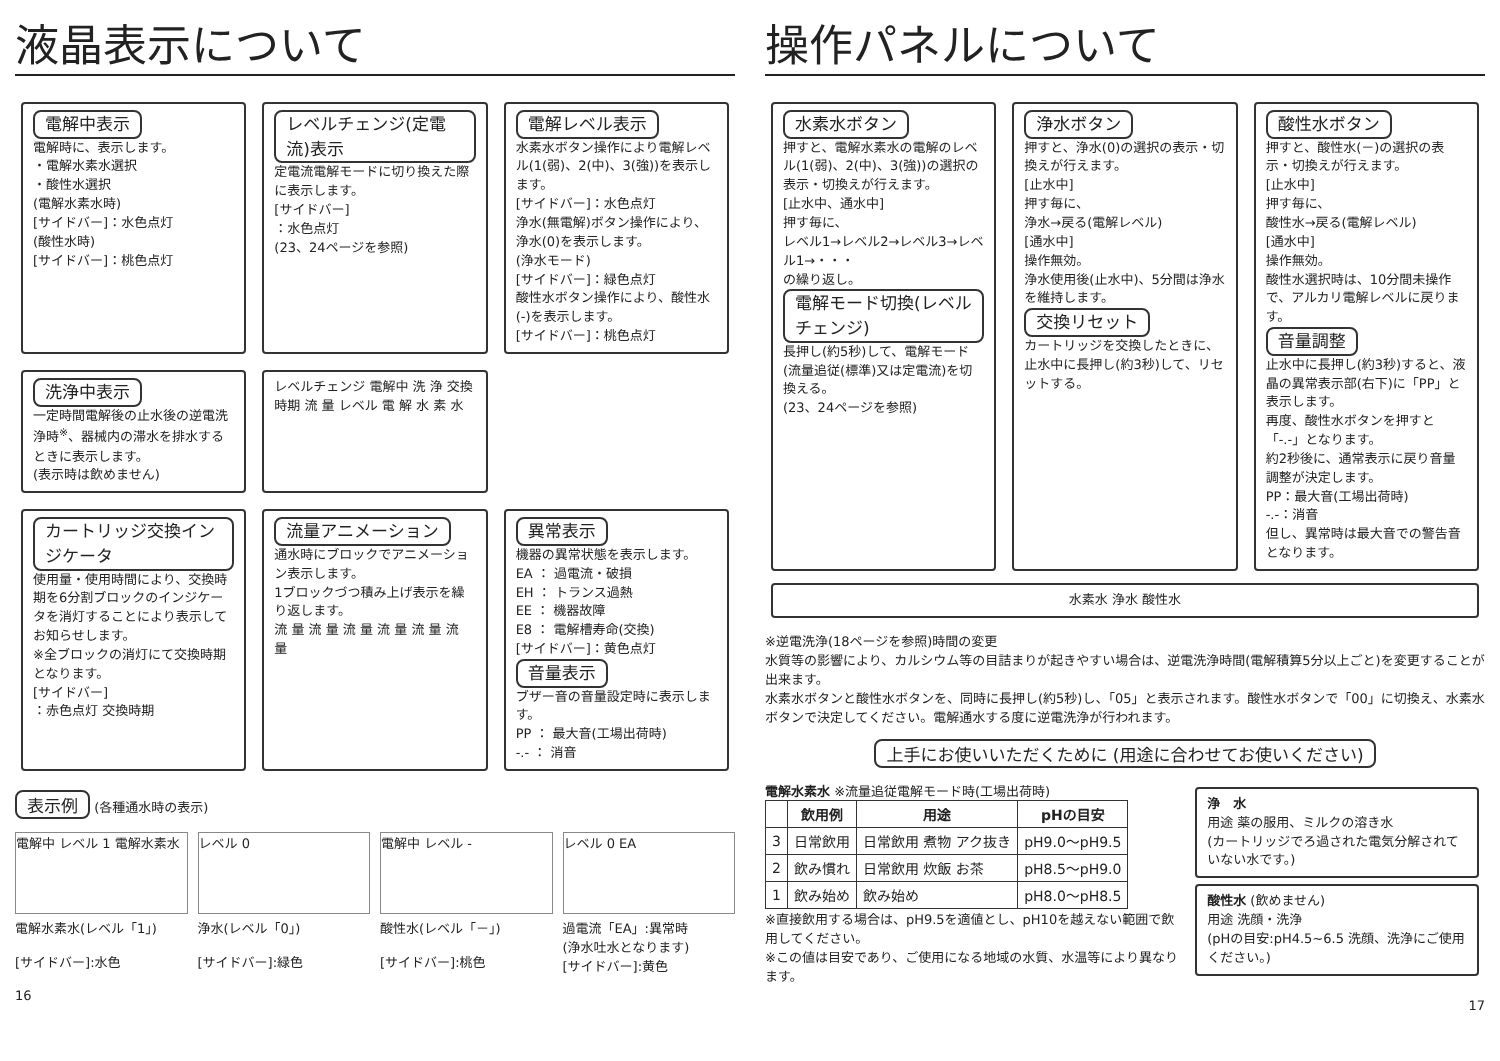液晶表示について
電解中表示
電解時に、表示します。
・電解水素水選択
・酸性水選択
(電解水素水時)
[サイドバー]：水色点灯
(酸性水時)
[サイドバー]：桃色点灯
レベルチェンジ(定電流)表示
定電流電解モードに切り換えた際に表示します。
[サイドバー]
：水色点灯
(23、24ページを参照)
電解レベル表示
水素水ボタン操作により電解レベル(1(弱)、2(中)、3(強))を表示します。
[サイドバー]：水色点灯
浄水(無電解)ボタン操作により、浄水(0)を表示します。
(浄水モード)
[サイドバー]：緑色点灯
酸性水ボタン操作により、酸性水(-)を表示します。
[サイドバー]：桃色点灯
洗浄中表示
一定時間電解後の止水後の逆電洗浄時<sup>※</sup>、器械内の滞水を排水するときに表示します。
(表示時は飲めません)
レベルチェンジ 電解中 洗 浄 交換時期 流 量 レベル 電 解 水 素 水
カートリッジ交換インジケータ
使用量・使用時間により、交換時期を6分割ブロックのインジケータを消灯することにより表示してお知らせします。
※全ブロックの消灯にて交換時期となります。
[サイドバー]
：赤色点灯 交換時期
流量アニメーション
通水時にブロックでアニメーション表示します。
1ブロックづつ積み上げ表示を繰り返します。
流 量 流 量 流 量 流 量 流 量 流 量
異常表示
機器の異常状態を表示します。
EA ： 過電流・破損
EH ： トランス過熱
EE ： 機器故障
E8 ： 電解槽寿命(交換)
[サイドバー]：黄色点灯
音量表示
ブザー音の音量設定時に表示します。
PP ： 最大音(工場出荷時)
-.- ： 消音
表示例 (各種通水時の表示)
電解中 レベル 1 電解水素水
電解水素水(レベル「1」)
[サイドバー]:水色
レベル 0
浄水(レベル「0」)
[サイドバー]:緑色
電解中 レベル -
酸性水(レベル「－」)
[サイドバー]:桃色
レベル 0 EA
過電流「EA」:異常時
(浄水吐水となります)
[サイドバー]:黄色
16
操作パネルについて
水素水ボタン
押すと、電解水素水の電解のレベル(1(弱)、2(中)、3(強))の選択の表示・切換えが行えます。
[止水中、通水中]
押す毎に、
レベル1→レベル2→レベル3→レベル1→・・・
の繰り返し。
電解モード切換(レベルチェンジ)
長押し(約5秒)して、電解モード(流量追従(標準)又は定電流)を切換える。
(23、24ページを参照)
浄水ボタン
押すと、浄水(0)の選択の表示・切換えが行えます。
[止水中]
押す毎に、
浄水→戻る(電解レベル)
[通水中]
操作無効。
浄水使用後(止水中)、5分間は浄水を維持します。
交換リセット
カートリッジを交換したときに、止水中に長押し(約3秒)して、リセットする。
酸性水ボタン
押すと、酸性水(－)の選択の表示・切換えが行えます。
[止水中]
押す毎に、
酸性水→戻る(電解レベル)
[通水中]
操作無効。
酸性水選択時は、10分間未操作で、アルカリ電解レベルに戻ります。
音量調整
止水中に長押し(約3秒)すると、液晶の異常表示部(右下)に「PP」と表示します。
再度、酸性水ボタンを押すと「-.-」となります。
約2秒後に、通常表示に戻り音量調整が決定します。
PP：最大音(工場出荷時)
-.-：消音
但し、異常時は最大音での警告音となります。
水素水 浄水 酸性水
※逆電洗浄(18ページを参照)時間の変更
水質等の影響により、カルシウム等の目詰まりが起きやすい場合は、逆電洗浄時間(電解積算5分以上ごと)を変更することが出来ます。
水素水ボタンと酸性水ボタンを、同時に長押し(約5秒)し、「05」と表示されます。酸性水ボタンで「00」に切換え、水素水ボタンで決定してください。電解通水する度に逆電洗浄が行われます。
上手にお使いいただくために (用途に合わせてお使いください)
電解水素水 ※流量追従電解モード時(工場出荷時)
| | 飲用例 | 用途 | pHの目安 |
| --- | --- | --- | --- |
| 3 | 日常飲用 | 日常飲用 煮物 アク抜き | pH9.0～pH9.5 |
| 2 | 飲み慣れ | 日常飲用 炊飯 お茶 | pH8.5～pH9.0 |
| 1 | 飲み始め | 飲み始め | pH8.0～pH8.5 |
※直接飲用する場合は、pH9.5を適値とし、pH10を越えない範囲で飲用してください。
※この値は目安であり、ご使用になる地域の水質、水温等により異なります。
浄　水
用途 薬の服用、ミルクの溶き水
(カートリッジでろ過された電気分解されていない水です。)
酸性水 (飲めません)
用途 洗顔・洗浄
(pHの目安:pH4.5~6.5 洗顔、洗浄にご使用ください。)
17